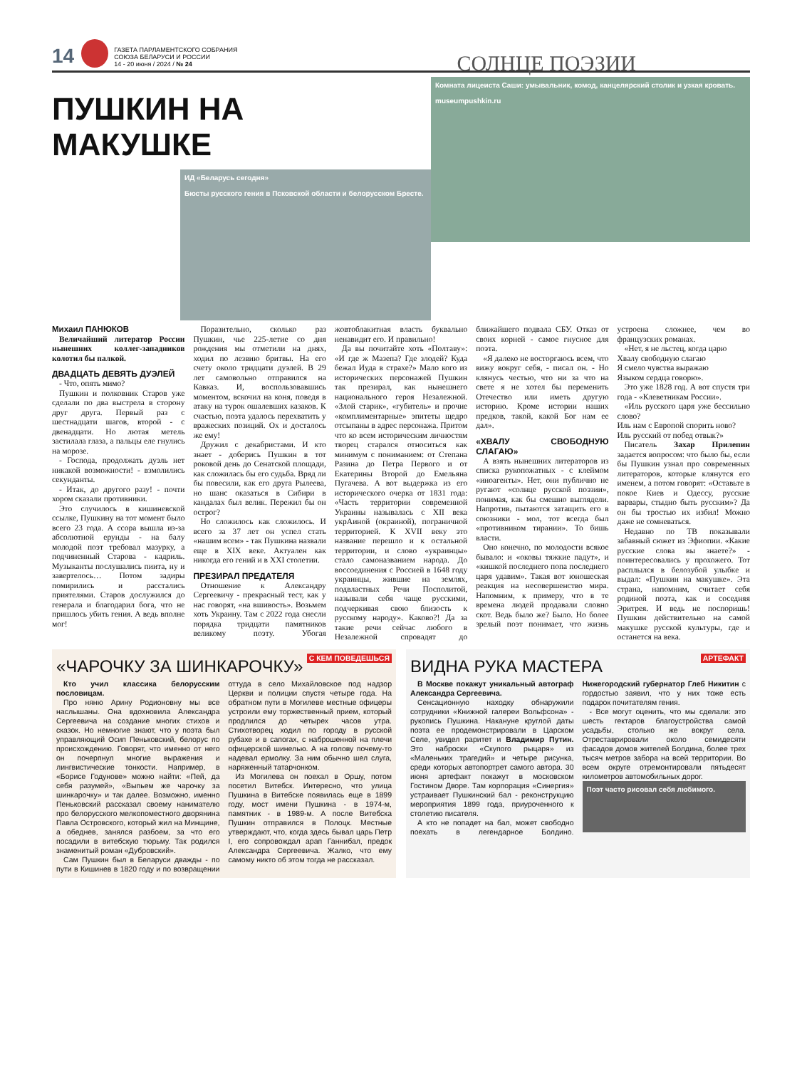14
ГАЗЕТА ПАРЛАМЕНТСКОГО СОБРАНИЯ
СОЮЗА БЕЛАРУСИ И РОССИИ
14 - 20 июня / 2024 / № 24
СОЛНЦЕ ПОЭЗИИ
ПУШКИН НА МАКУШКЕ
ИД «Беларусь сегодня»
Бюсты русского гения в Псковской области и белорусском Бресте.
Комната лицеиста Саши: умывальник, комод, канцелярский столик и узкая кровать.
museumpushkin.ru
Михаил ПАНЮКОВ
Величайший литератор России нынешних коллег-западников колотил бы палкой.
ДВАДЦАТЬ ДЕВЯТЬ ДУЭЛЕЙ
- Что, опять мимо?
Пушкин и полковник Старов уже сделали по два выстрела в сторону друг друга. Первый раз с шестнадцати шагов, второй - с двенадцати. Но лютая метель застилала глаза, а пальцы еле гнулись на морозе.
- Господа, продолжать дуэль нет никакой возможности! - взмолились секунданты.
- Итак, до другого разу! - почти хором сказали противники.
Это случилось в кишиневской ссылке, Пушкину на тот момент было всего 23 года. А ссора вышла из-за абсолютной ерунды - на балу молодой поэт требовал мазурку, а подчиненный Старова - кадриль. Музыканты послушались пиита, ну и завертелось… Потом задиры помирились и расстались приятелями. Старов дослужился до генерала и благодарил бога, что не пришлось убить гения. А ведь вполне мог!
Поразительно, сколько раз Пушкин, чье 225-летие со дня рождения мы отметили на днях, ходил по лезвию бритвы. На его счету около тридцати дуэлей. В 29 лет самовольно отправился на Кавказ. И, воспользовавшись моментом, вскочил на коня, поведя в атаку на турок ошалевших казаков. К счастью, поэта удалось перехватить у вражеских позиций. Ох и досталось же ему!
Дружил с декабристами. И кто знает - доберись Пушкин в тот роковой день до Сенатской площади, как сложилась бы его судьба. Вряд ли бы повесили, как его друга Рылеева, но шанс оказаться в Сибири в кандалах был велик. Пережил бы он острог?
Но сложилось как сложилось. И всего за 37 лет он успел стать «нашим всем» - так Пушкина назвали еще в XIX веке. Актуален как никогда его гений и в XXI столетии.
ПРЕЗИРАЛ ПРЕДАТЕЛЯ
Отношение к Александру Сергеевичу - прекрасный тест, как у нас говорят, «на вшивость». Возьмем хоть Украину. Там с 2022 года снесли порядка тридцати памятников великому поэту. Убогая жовтоблакитная власть буквально ненавидит его. И правильно!
Да вы почитайте хоть «Полтаву»: «И где ж Мазепа? Где злодей? Куда бежал Иуда в страхе?» Мало кого из исторических персонажей Пушкин так презирал, как нынешнего национального героя Незалежной. «Злой старик», «губитель» и прочие «комплиментарные» эпитеты щедро отсыпаны в адрес персонажа. Притом что ко всем историческим личностям творец старался относиться как минимум с пониманием: от Степана Разина до Петра Первого и от Екатерины Второй до Емельяна Пугачева. А вот выдержка из его исторического очерка от 1831 года: «Часть территории современной Украины называлась с XII века укрАиной (окраиной), пограничной территорией. К XVII веку это название перешло и к остальной территории, и слово «украинцы» стало самоназванием народа. До воссоединения с Россией в 1648 году украинцы, жившие на землях, подвластных Речи Посполитой, называли себя чаще русскими, подчеркивая свою близость к русскому народу». Каково?! Да за такие речи сейчас любого в Незалежной спровадят до ближайшего подвала СБУ. Отказ от своих корней - самое гнусное для поэта.
«Я далеко не восторгаюсь всем, что вижу вокруг себя, - писал он. - Но клянусь честью, что ни за что на свете я не хотел бы переменить Отечество или иметь другую историю. Кроме истории наших предков, такой, какой Бог нам ее дал».
«ХВАЛУ СВОБОДНУЮ СЛАГАЮ»
А взять нынешних литераторов из списка рукопожатных - с клеймом «иноагенты». Нет, они публично не ругают «солнце русской поэзии», понимая, как бы смешно выглядели. Напротив, пытаются затащить его в союзники - мол, тот всегда был «противником тирании». То бишь власти.
Оно конечно, по молодости всякое бывало: и «оковы тяжкие падут», и «кишкой последнего попа последнего царя удавим». Такая вот юношеская реакция на несовершенство мира. Напомним, к примеру, что в те времена людей продавали словно скот. Ведь было же? Было. Но более зрелый поэт понимает, что жизнь устроена сложнее, чем во французских романах.
«Нет, я не льстец, когда царю
Хвалу свободную слагаю
Я смело чувства выражаю
Языком сердца говорю».
Это уже 1828 год. А вот спустя три года - «Клеветникам России».
«Иль русского царя уже бессильно слово?
Иль нам с Европой спорить ново?
Иль русский от побед отвык?»
Писатель Захар Прилепин задается вопросом: что было бы, если бы Пушкин узнал про современных литераторов, которые клянутся его именем, а потом говорят: «Оставьте в покое Киев и Одессу, русские варвары, стыдно быть русским»? Да он бы тростью их избил! Можно даже не сомневаться.
Недавно по ТВ показывали забавный сюжет из Эфиопии. «Какие русские слова вы знаете?» - поинтересовались у прохожего. Тот расплылся в белозубой улыбке и выдал: «Пушкин на макушке». Эта страна, напомним, считает себя родиной поэта, как и соседняя Эритрея. И ведь не поспоришь! Пушкин действительно на самой макушке русской культуры, где и останется на века.
С КЕМ ПОВЕДЕШЬСЯ
«ЧАРОЧКУ ЗА ШИНКАРОЧКУ»
Кто учил классика белорусским пословицам.
Про няню Арину Родионовну мы все наслышаны. Она вдохновила Александра Сергеевича на создание многих стихов и сказок. Но немногие знают, что у поэта был управляющий Осип Пеньковский, белорус по происхождению. Говорят, что именно от него он почерпнул многие выражения и лингвистические тонкости. Например, в «Борисе Годунове» можно найти: «Пей, да себя разумей», «Выпьем же чарочку за шинкарочку» и так далее. Возможно, именно Пеньковский рассказал своему нанимателю про белорусского мелкопоместного дворянина Павла Островского, который жил на Минщине, а обеднев, занялся разбоем, за что его посадили в витебскую тюрьму. Так родился знаменитый роман «Дубровский».
Сам Пушкин был в Беларуси дважды - по пути в Кишинев в 1820 году и по возвращении оттуда в село Михайловское под надзор Церкви и полиции спустя четыре года. На обратном пути в Могилеве местные офицеры устроили ему торжественный прием, который продлился до четырех часов утра. Стихотворец ходил по городу в русской рубахе и в сапогах, с наброшенной на плечи офицерской шинелью. А на голову почему-то надевал ермолку. За ним обычно шел слуга, наряженный татарчонком.
Из Могилева он поехал в Оршу, потом посетил Витебск. Интересно, что улица Пушкина в Витебске появилась еще в 1899 году, мост имени Пушкина - в 1974-м, памятник - в 1989-м. А после Витебска Пушкин отправился в Полоцк. Местные утверждают, что, когда здесь бывал царь Петр I, его сопровождал арап Ганнибал, предок Александра Сергеевича. Жалко, что ему самому никто об этом тогда не рассказал.
АРТЕФАКТ
ВИДНА РУКА МАСТЕРА
В Москве покажут уникальный автограф Александра Сергеевича.
Сенсационную находку обнаружили сотрудники «Книжной галереи Вольфсона» - рукопись Пушкина. Накануне круглой даты поэта ее продемонстрировали в Царском Селе, увидел раритет и Владимир Путин. Это наброски «Скупого рыцаря» из «Маленьких трагедий» и четыре рисунка, среди которых автопортрет самого автора. 30 июня артефакт покажут в московском Гостином Дворе. Там корпорация «Синергия» устраивает Пушкинский бал - реконструкцию мероприятия 1899 года, приуроченного к столетию писателя.
А кто не попадет на бал, может свободно поехать в легендарное Болдино. Нижегородский губернатор Глеб Никитин с гордостью заявил, что у них тоже есть подарок почитателям гения.
- Все могут оценить, что мы сделали: это шесть гектаров благоустройства самой усадьбы, столько же вокруг села. Отреставрировали около семидесяти фасадов домов жителей Болдина, более трех тысяч метров забора на всей территории. Во всем округе отремонтировали пятьдесят километров автомобильных дорог.
Поэт часто рисовал себя любимого.